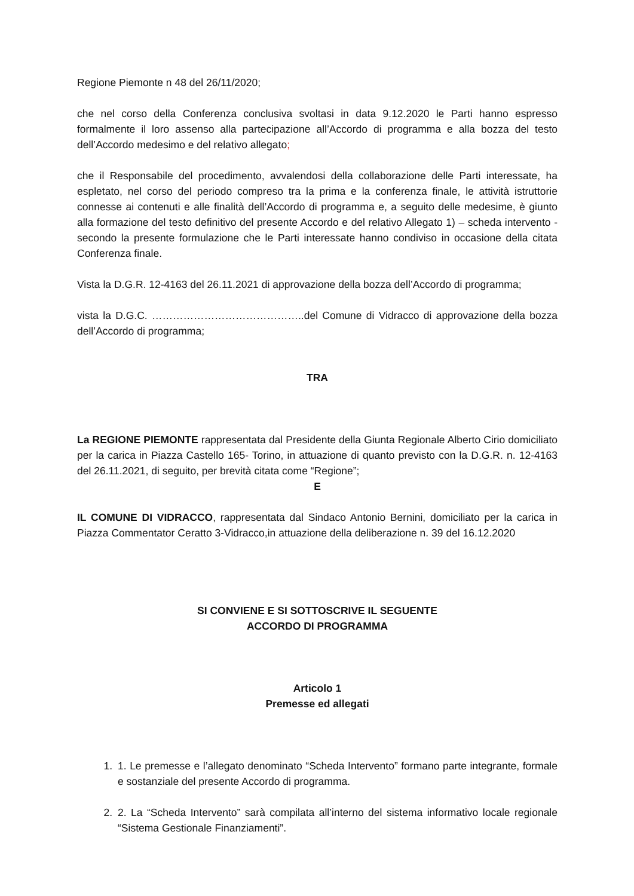Regione Piemonte n 48 del 26/11/2020;
che nel corso della Conferenza conclusiva svoltasi in data 9.12.2020 le Parti hanno espresso formalmente il loro assenso alla partecipazione all’Accordo di programma e alla bozza del testo dell’Accordo medesimo e del relativo allegato;
che il Responsabile del procedimento, avvalendosi della collaborazione delle Parti interessate, ha espletato, nel corso del periodo compreso tra la prima e la conferenza finale, le attività istruttorie connesse ai contenuti e alle finalità dell’Accordo di programma e, a seguito delle medesime, è giunto alla formazione del testo definitivo del presente Accordo e del relativo Allegato 1) – scheda intervento - secondo la presente formulazione che le Parti interessate hanno condiviso in occasione della citata Conferenza finale.
Vista la D.G.R. 12-4163 del 26.11.2021 di approvazione della bozza dell’Accordo di programma;
vista la D.G.C. ……………………………………..del Comune di Vidracco di approvazione della bozza dell’Accordo di programma;
TRA
La REGIONE PIEMONTE rappresentata dal Presidente della Giunta Regionale Alberto Cirio domiciliato per la carica in Piazza Castello 165- Torino, in attuazione di quanto previsto con la D.G.R. n. 12-4163 del 26.11.2021, di seguito, per brevità citata come “Regione”;
E
IL COMUNE DI VIDRACCO, rappresentata dal Sindaco Antonio Bernini, domiciliato per la carica in Piazza Commentator Ceratto 3-Vidracco,in attuazione della deliberazione n. 39 del 16.12.2020
SI CONVIENE E SI SOTTOSCRIVE IL SEGUENTE
ACCORDO DI PROGRAMMA
Articolo 1
Premesse ed allegati
1. 1. Le premesse e l’allegato denominato “Scheda Intervento” formano parte integrante, formale e sostanziale del presente Accordo di programma.
2. 2. La “Scheda Intervento” sarà compilata all’interno del sistema informativo locale regionale “Sistema Gestionale Finanziamenti”.